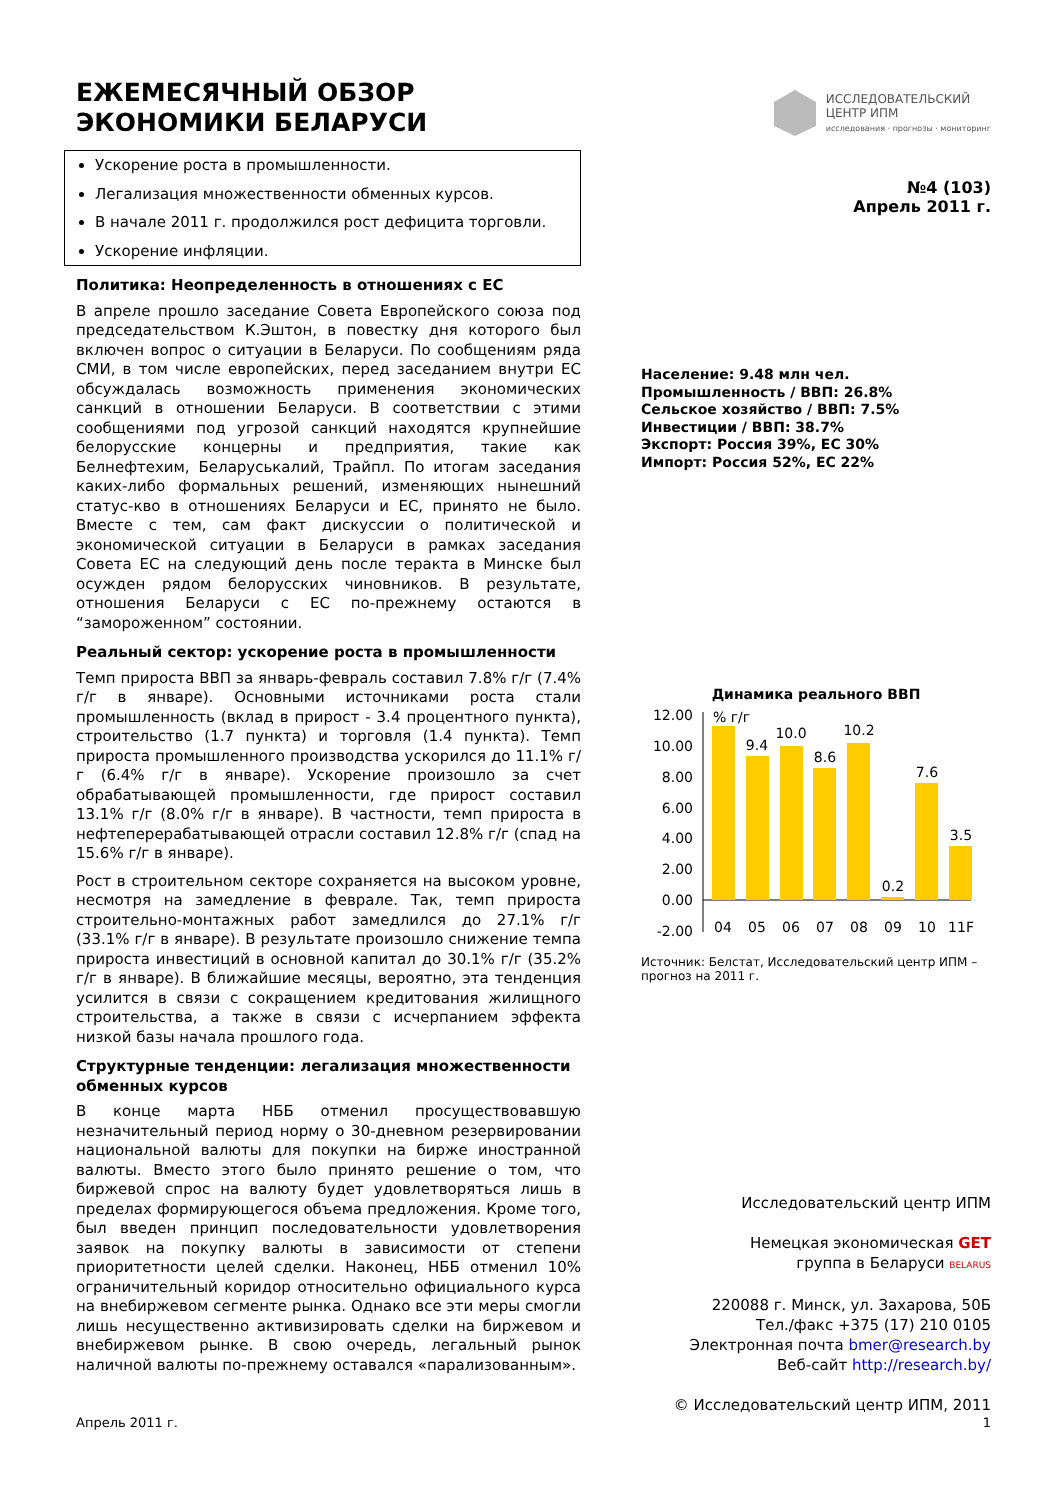ЕЖЕМЕСЯЧНЫЙ ОБЗОР
ЭКОНОМИКИ БЕЛАРУСИ
ИССЛЕДОВАТЕЛЬСКИЙ
ЦЕНТР ИПМ
исследования · прогнозы · мониторинг
Ускорение роста в промышленности.
Легализация множественности обменных курсов.
В начале 2011 г. продолжился рост дефицита торговли.
Ускорение инфляции.
Политика: Неопределенность в отношениях с ЕС
В апреле прошло заседание Совета Европейского союза под председательством К.Эштон, в повестку дня которого был включен вопрос о ситуации в Беларуси. По сообщениям ряда СМИ, в том числе европейских, перед заседанием внутри ЕС обсуждалась возможность применения экономических санкций в отношении Беларуси. В соответствии с этими сообщениями под угрозой санкций находятся крупнейшие белорусские концерны и предприятия, такие как Белнефтехим, Беларуськалий, Трайпл. По итогам заседания каких-либо формальных решений, изменяющих нынешний статус-кво в отношениях Беларуси и ЕС, принято не было. Вместе с тем, сам факт дискуссии о политической и экономической ситуации в Беларуси в рамках заседания Совета ЕС на следующий день после теракта в Минске был осужден рядом белорусских чиновников. В результате, отношения Беларуси с ЕС по-прежнему остаются в “замороженном” состоянии.
Реальный сектор: ускорение роста в промышленности
Темп прироста ВВП за январь-февраль составил 7.8% г/г (7.4% г/г в январе). Основными источниками роста стали промышленность (вклад в прирост - 3.4 процентного пункта), строительство (1.7 пункта) и торговля (1.4 пункта). Темп прироста промышленного производства ускорился до 11.1% г/г (6.4% г/г в январе). Ускорение произошло за счет обрабатывающей промышленности, где прирост составил 13.1% г/г (8.0% г/г в январе). В частности, темп прироста в нефтеперерабатывающей отрасли составил 12.8% г/г (спад на 15.6% г/г в январе).
Рост в строительном секторе сохраняется на высоком уровне, несмотря на замедление в феврале. Так, темп прироста строительно-монтажных работ замедлился до 27.1% г/г (33.1% г/г в январе). В результате произошло снижение темпа прироста инвестиций в основной капитал до 30.1% г/г (35.2% г/г в январе). В ближайшие месяцы, вероятно, эта тенденция усилится в связи с сокращением кредитования жилищного строительства, а также в связи с исчерпанием эффекта низкой базы начала прошлого года.
Структурные тенденции: легализация множественности обменных курсов
В конце марта НББ отменил просуществовавшую незначительный период норму о 30-дневном резервировании национальной валюты для покупки на бирже иностранной валюты. Вместо этого было принято решение о том, что биржевой спрос на валюту будет удовлетворяться лишь в пределах формирующегося объема предложения. Кроме того, был введен принцип последовательности удовлетворения заявок на покупку валюты в зависимости от степени приоритетности целей сделки. Наконец, НББ отменил 10% ограничительный коридор относительно официального курса на внебиржевом сегменте рынка. Однако все эти меры смогли лишь несущественно активизировать сделки на биржевом и внебиржевом рынке. В свою очередь, легальный рынок наличной валюты по-прежнему оставался «парализованным».
№4 (103)
Апрель 2011 г.
Население: 9.48 млн чел.
Промышленность / ВВП: 26.8%
Сельское хозяйство / ВВП: 7.5%
Инвестиции / ВВП: 38.7%
Экспорт: Россия 39%, ЕС 30%
Импорт: Россия 52%, ЕС 22%
Динамика реального ВВП
12.00
10.00
8.00
6.00
4.00
2.00
0.00
-2.00
% г/г
9.4
10.0
8.6
10.2
0.2
7.6
3.5
04
05
06
07
08
09
10
11F
Источник: Белстат, Исследовательский центр ИПМ – прогноз на 2011 г.
Исследовательский центр ИПМ
Немецкая экономическая GET
группа в Беларуси BELARUS
220088 г. Минск, ул. Захарова, 50Б
Тел./факс +375 (17) 210 0105
Электронная почта bmer@research.by
Веб-сайт http://research.by/
© Исследовательский центр ИПМ, 2011
Апрель 2011 г. 1